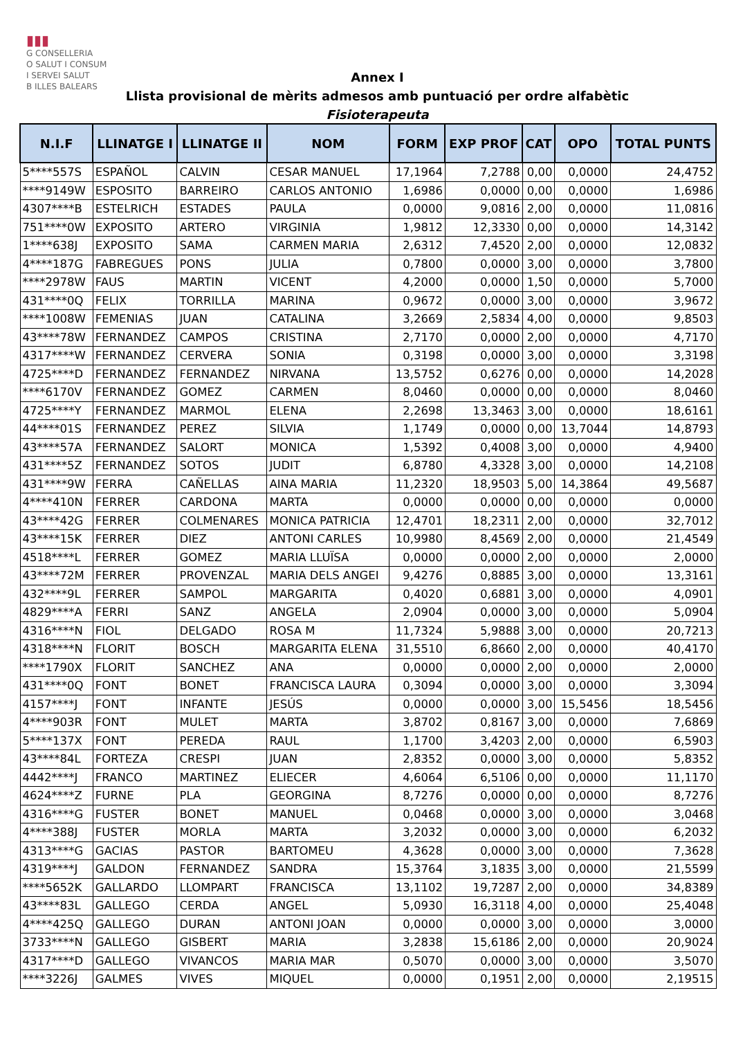▮▮▮
G CONSELLERIA
O SALUT I CONSUM
I SERVEI SALUT
B ILLES BALEARS
Annex I
Llista provisional de mèrits admesos amb puntuació per ordre alfabètic
Fisioterapeuta
| N.I.F | LLINATGE I | LLINATGE II | NOM | FORM | EXP PROF | CAT | OPO | TOTAL PUNTS |
| --- | --- | --- | --- | --- | --- | --- | --- | --- |
| 5****557S | ESPAÑOL | CALVIN | CESAR MANUEL | 17,1964 | 7,2788 | 0,00 | 0,0000 | 24,4752 |
| ****9149W | ESPOSITO | BARREIRO | CARLOS ANTONIO | 1,6986 | 0,0000 | 0,00 | 0,0000 | 1,6986 |
| 4307****B | ESTELRICH | ESTADES | PAULA | 0,0000 | 9,0816 | 2,00 | 0,0000 | 11,0816 |
| 751****0W | EXPOSITO | ARTERO | VIRGINIA | 1,9812 | 12,3330 | 0,00 | 0,0000 | 14,3142 |
| 1****638J | EXPOSITO | SAMA | CARMEN MARIA | 2,6312 | 7,4520 | 2,00 | 0,0000 | 12,0832 |
| 4****187G | FABREGUES | PONS | JULIA | 0,7800 | 0,0000 | 3,00 | 0,0000 | 3,7800 |
| ****2978W | FAUS | MARTIN | VICENT | 4,2000 | 0,0000 | 1,50 | 0,0000 | 5,7000 |
| 431****0Q | FELIX | TORRILLA | MARINA | 0,9672 | 0,0000 | 3,00 | 0,0000 | 3,9672 |
| ****1008W | FEMENIAS | JUAN | CATALINA | 3,2669 | 2,5834 | 4,00 | 0,0000 | 9,8503 |
| 43****78W | FERNANDEZ | CAMPOS | CRISTINA | 2,7170 | 0,0000 | 2,00 | 0,0000 | 4,7170 |
| 4317****W | FERNANDEZ | CERVERA | SONIA | 0,3198 | 0,0000 | 3,00 | 0,0000 | 3,3198 |
| 4725****D | FERNANDEZ | FERNANDEZ | NIRVANA | 13,5752 | 0,6276 | 0,00 | 0,0000 | 14,2028 |
| ****6170V | FERNANDEZ | GOMEZ | CARMEN | 8,0460 | 0,0000 | 0,00 | 0,0000 | 8,0460 |
| 4725****Y | FERNANDEZ | MARMOL | ELENA | 2,2698 | 13,3463 | 3,00 | 0,0000 | 18,6161 |
| 44****01S | FERNANDEZ | PEREZ | SILVIA | 1,1749 | 0,0000 | 0,00 | 13,7044 | 14,8793 |
| 43****57A | FERNANDEZ | SALORT | MONICA | 1,5392 | 0,4008 | 3,00 | 0,0000 | 4,9400 |
| 431****5Z | FERNANDEZ | SOTOS | JUDIT | 6,8780 | 4,3328 | 3,00 | 0,0000 | 14,2108 |
| 431****9W | FERRA | CAÑELLAS | AINA MARIA | 11,2320 | 18,9503 | 5,00 | 14,3864 | 49,5687 |
| 4****410N | FERRER | CARDONA | MARTA | 0,0000 | 0,0000 | 0,00 | 0,0000 | 0,0000 |
| 43****42G | FERRER | COLMENARES | MONICA PATRICIA | 12,4701 | 18,2311 | 2,00 | 0,0000 | 32,7012 |
| 43****15K | FERRER | DIEZ | ANTONI CARLES | 10,9980 | 8,4569 | 2,00 | 0,0000 | 21,4549 |
| 4518****L | FERRER | GOMEZ | MARIA LLUÏSA | 0,0000 | 0,0000 | 2,00 | 0,0000 | 2,0000 |
| 43****72M | FERRER | PROVENZAL | MARIA DELS ANGEI | 9,4276 | 0,8885 | 3,00 | 0,0000 | 13,3161 |
| 432****9L | FERRER | SAMPOL | MARGARITA | 0,4020 | 0,6881 | 3,00 | 0,0000 | 4,0901 |
| 4829****A | FERRI | SANZ | ANGELA | 2,0904 | 0,0000 | 3,00 | 0,0000 | 5,0904 |
| 4316****N | FIOL | DELGADO | ROSA M | 11,7324 | 5,9888 | 3,00 | 0,0000 | 20,7213 |
| 4318****N | FLORIT | BOSCH | MARGARITA ELENA | 31,5510 | 6,8660 | 2,00 | 0,0000 | 40,4170 |
| ****1790X | FLORIT | SANCHEZ | ANA | 0,0000 | 0,0000 | 2,00 | 0,0000 | 2,0000 |
| 431****0Q | FONT | BONET | FRANCISCA LAURA | 0,3094 | 0,0000 | 3,00 | 0,0000 | 3,3094 |
| 4157****J | FONT | INFANTE | JESÚS | 0,0000 | 0,0000 | 3,00 | 15,5456 | 18,5456 |
| 4****903R | FONT | MULET | MARTA | 3,8702 | 0,8167 | 3,00 | 0,0000 | 7,6869 |
| 5****137X | FONT | PEREDA | RAUL | 1,1700 | 3,4203 | 2,00 | 0,0000 | 6,5903 |
| 43****84L | FORTEZA | CRESPI | JUAN | 2,8352 | 0,0000 | 3,00 | 0,0000 | 5,8352 |
| 4442****J | FRANCO | MARTINEZ | ELIECER | 4,6064 | 6,5106 | 0,00 | 0,0000 | 11,1170 |
| 4624****Z | FURNE | PLA | GEORGINA | 8,7276 | 0,0000 | 0,00 | 0,0000 | 8,7276 |
| 4316****G | FUSTER | BONET | MANUEL | 0,0468 | 0,0000 | 3,00 | 0,0000 | 3,0468 |
| 4****388J | FUSTER | MORLA | MARTA | 3,2032 | 0,0000 | 3,00 | 0,0000 | 6,2032 |
| 4313****G | GACIAS | PASTOR | BARTOMEU | 4,3628 | 0,0000 | 3,00 | 0,0000 | 7,3628 |
| 4319****J | GALDON | FERNANDEZ | SANDRA | 15,3764 | 3,1835 | 3,00 | 0,0000 | 21,5599 |
| ****5652K | GALLARDO | LLOMPART | FRANCISCA | 13,1102 | 19,7287 | 2,00 | 0,0000 | 34,8389 |
| 43****83L | GALLEGO | CERDA | ANGEL | 5,0930 | 16,3118 | 4,00 | 0,0000 | 25,4048 |
| 4****425Q | GALLEGO | DURAN | ANTONI JOAN | 0,0000 | 0,0000 | 3,00 | 0,0000 | 3,0000 |
| 3733****N | GALLEGO | GISBERT | MARIA | 3,2838 | 15,6186 | 2,00 | 0,0000 | 20,9024 |
| 4317****D | GALLEGO | VIVANCOS | MARIA MAR | 0,5070 | 0,0000 | 3,00 | 0,0000 | 3,5070 |
| ****3226J | GALMES | VIVES | MIQUEL | 0,0000 | 0,1951 | 2,00 | 0,0000 | 2,19515 |